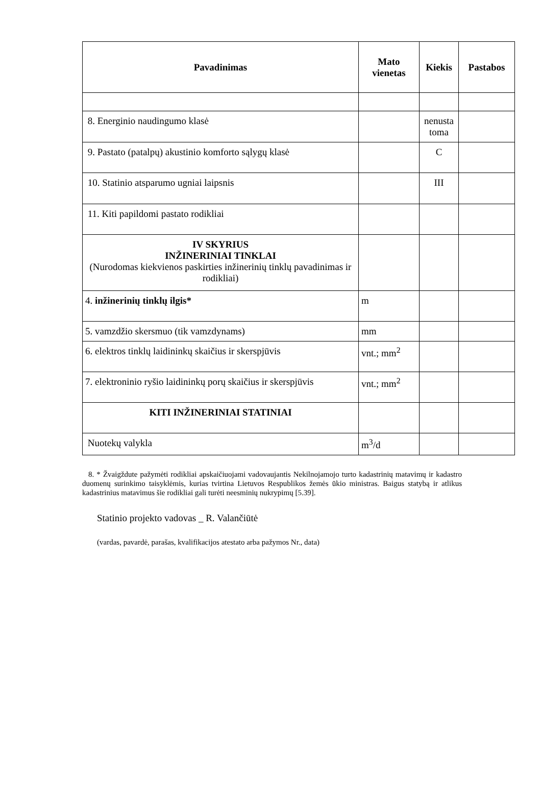| Pavadinimas | Mato vienetas | Kiekis | Pastabos |
| --- | --- | --- | --- |
| 8. Energinio naudingumo klasė | | nenusta toma | |
| 9. Pastato (patalpų) akustinio komforto sąlygų klasė | | C | |
| 10. Statinio atsparumo ugniai laipsnis | | III | |
| 11. Kiti papildomi pastato rodikliai | | | |
| IV SKYRIUS INŽINERINIAI TINKLAI (Nurodomas kiekvienos paskirties inžinerinių tinklų pavadinimas ir rodikliai) | | | |
| 4. inžinerinių tinklų ilgis* | m | | |
| 5. vamzdžio skersmuo (tik vamzdynams) | mm | | |
| 6. elektros tinklų laidininkų skaičius ir skerspjūvis | vnt.; mm<sup>2</sup> | | |
| 7. elektroninio ryšio laidininkų porų skaičius ir skerspjūvis | vnt.; mm<sup>2</sup> | | |
| KITI INŽINERINIAI STATINIAI | | | |
| Nuotekų valykla | m<sup>3</sup>/d | | |
8. * Žvaigždute pažymėti rodikliai apskaičiuojami vadovaujantis Nekilnojamojo turto kadastrinių matavimų ir kadastro duomenų surinkimo taisyklėmis, kurias tvirtina Lietuvos Respublikos žemės ūkio ministras. Baigus statybą ir atlikus kadastrinius matavimus šie rodikliai gali turėti neesminių nukrypimų [5.39].
Statinio projekto vadovas _ R. Valančiūtė
(vardas, pavardė, parašas, kvalifikacijos atestato arba pažymos Nr., data)